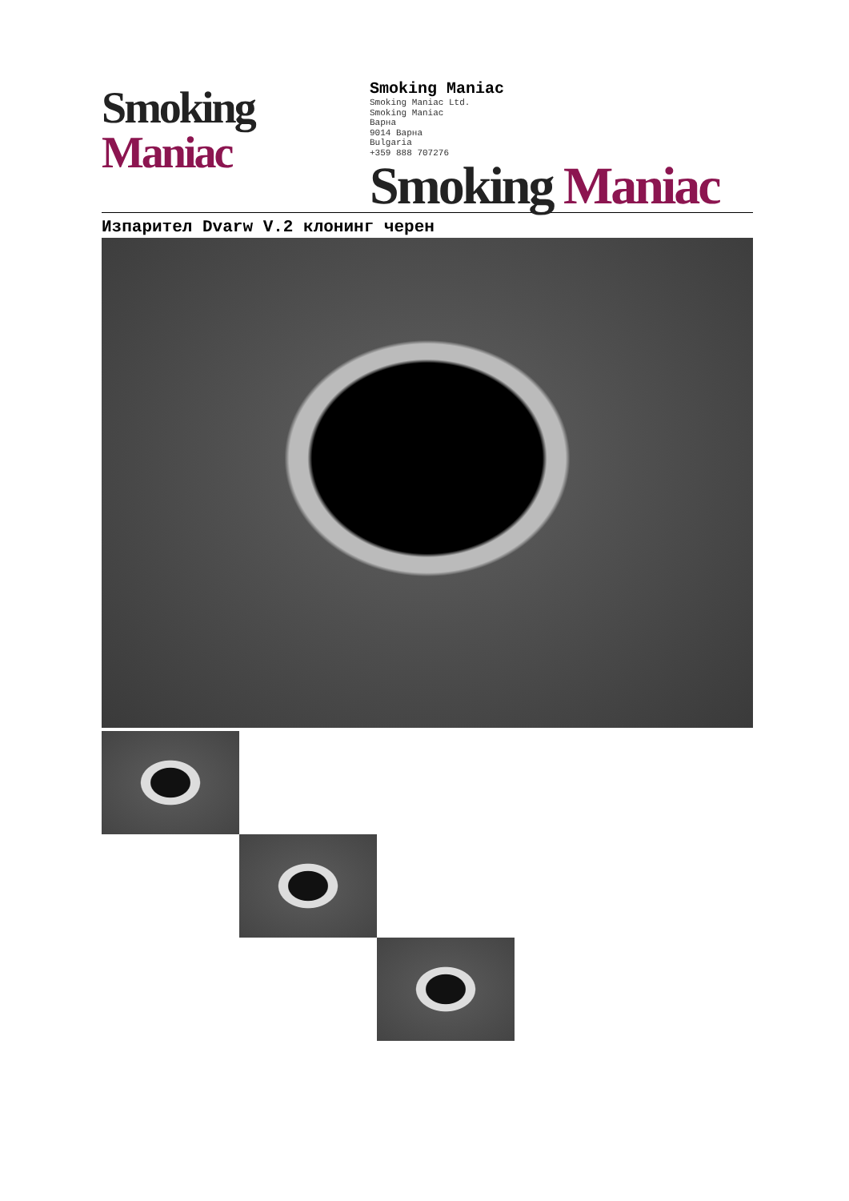Smoking Maniac
Smoking Maniac
Smoking Maniac Ltd.
Smoking Maniac
Варна
9014 Варна
Bulgaria
+359 888 707276
Smoking Maniac
Изпарител Dvarw V.2 клонинг черен